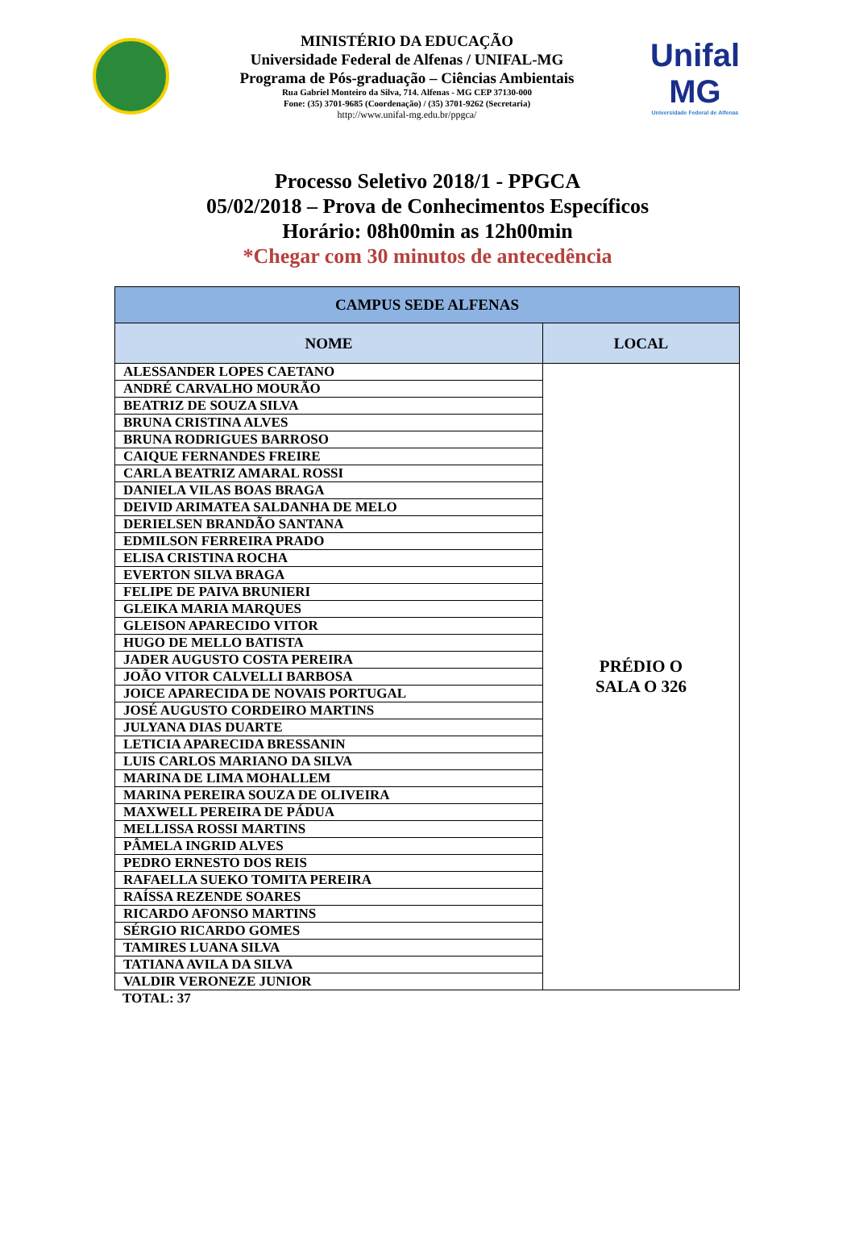MINISTÉRIO DA EDUCAÇÃO
Universidade Federal de Alfenas / UNIFAL-MG
Programa de Pós-graduação – Ciências Ambientais
Rua Gabriel Monteiro da Silva, 714. Alfenas - MG CEP 37130-000
Fone: (35) 3701-9685 (Coordenação) / (35) 3701-9262 (Secretaria)
http://www.unifal-mg.edu.br/ppgca/
Unifal MG
Universidade Federal de Alfenas
Processo Seletivo 2018/1 - PPGCA
05/02/2018 – Prova de Conhecimentos Específicos
Horário: 08h00min as 12h00min
*Chegar com 30 minutos de antecedência
| CAMPUS SEDE ALFENAS | |
| --- | --- |
| NOME | LOCAL |
| ALESSANDER LOPES CAETANO | PRÉDIO O SALA O 326 |
| ANDRÉ CARVALHO MOURÃO | |
| BEATRIZ DE SOUZA SILVA | |
| BRUNA CRISTINA ALVES | |
| BRUNA RODRIGUES BARROSO | |
| CAIQUE FERNANDES FREIRE | |
| CARLA BEATRIZ AMARAL ROSSI | |
| DANIELA VILAS BOAS BRAGA | |
| DEIVID ARIMATEA SALDANHA DE MELO | |
| DERIELSEN BRANDÃO SANTANA | |
| EDMILSON FERREIRA PRADO | |
| ELISA CRISTINA ROCHA | |
| EVERTON SILVA BRAGA | |
| FELIPE DE PAIVA BRUNIERI | |
| GLEIKA MARIA MARQUES | |
| GLEISON APARECIDO VITOR | |
| HUGO DE MELLO BATISTA | |
| JADER AUGUSTO COSTA PEREIRA | |
| JOÃO VITOR CALVELLI BARBOSA | |
| JOICE APARECIDA DE NOVAIS PORTUGAL | |
| JOSÉ AUGUSTO CORDEIRO MARTINS | |
| JULYANA DIAS DUARTE | |
| LETICIA APARECIDA BRESSANIN | |
| LUIS CARLOS MARIANO DA SILVA | |
| MARINA DE LIMA MOHALLEM | |
| MARINA PEREIRA SOUZA DE OLIVEIRA | |
| MAXWELL PEREIRA DE PÁDUA | |
| MELLISSA ROSSI MARTINS | |
| PÂMELA INGRID ALVES | |
| PEDRO ERNESTO DOS REIS | |
| RAFAELLA SUEKO TOMITA PEREIRA | |
| RAÍSSA REZENDE SOARES | |
| RICARDO AFONSO MARTINS | |
| SÉRGIO RICARDO GOMES | |
| TAMIRES LUANA SILVA | |
| TATIANA AVILA DA SILVA | |
| VALDIR VERONEZE JUNIOR | |
TOTAL: 37